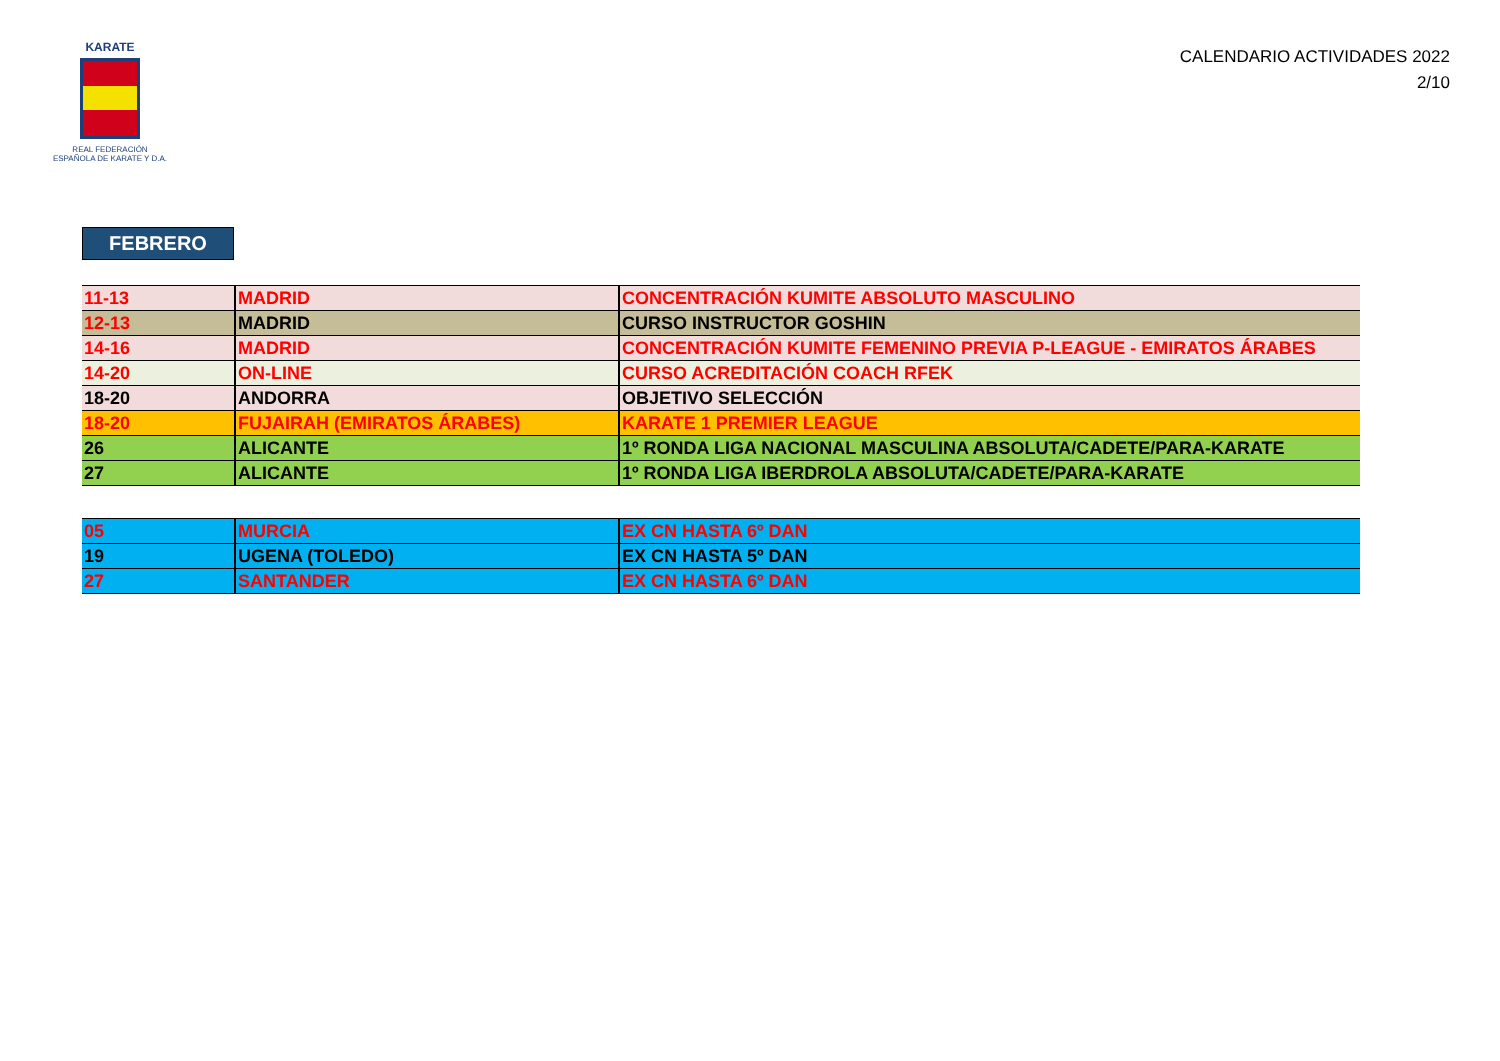KARATE
REAL FEDERACIÓN
ESPAÑOLA DE KARATE Y D.A.
CALENDARIO ACTIVIDADES 2022
2/10
FEBRERO
| 11-13 | MADRID | CONCENTRACIÓN KUMITE ABSOLUTO MASCULINO |
| 12-13 | MADRID | CURSO INSTRUCTOR GOSHIN |
| 14-16 | MADRID | CONCENTRACIÓN KUMITE FEMENINO PREVIA P-LEAGUE - EMIRATOS ÁRABES |
| 14-20 | ON-LINE | CURSO ACREDITACIÓN COACH RFEK |
| 18-20 | ANDORRA | OBJETIVO SELECCIÓN |
| 18-20 | FUJAIRAH (EMIRATOS ÁRABES) | KARATE 1 PREMIER LEAGUE |
| 26 | ALICANTE | 1º RONDA LIGA NACIONAL MASCULINA ABSOLUTA/CADETE/PARA-KARATE |
| 27 | ALICANTE | 1º RONDA LIGA IBERDROLA ABSOLUTA/CADETE/PARA-KARATE |
| 05 | MURCIA | EX CN HASTA 6º DAN |
| 19 | UGENA (TOLEDO) | EX CN HASTA 5º DAN |
| 27 | SANTANDER | EX CN HASTA 6º DAN |